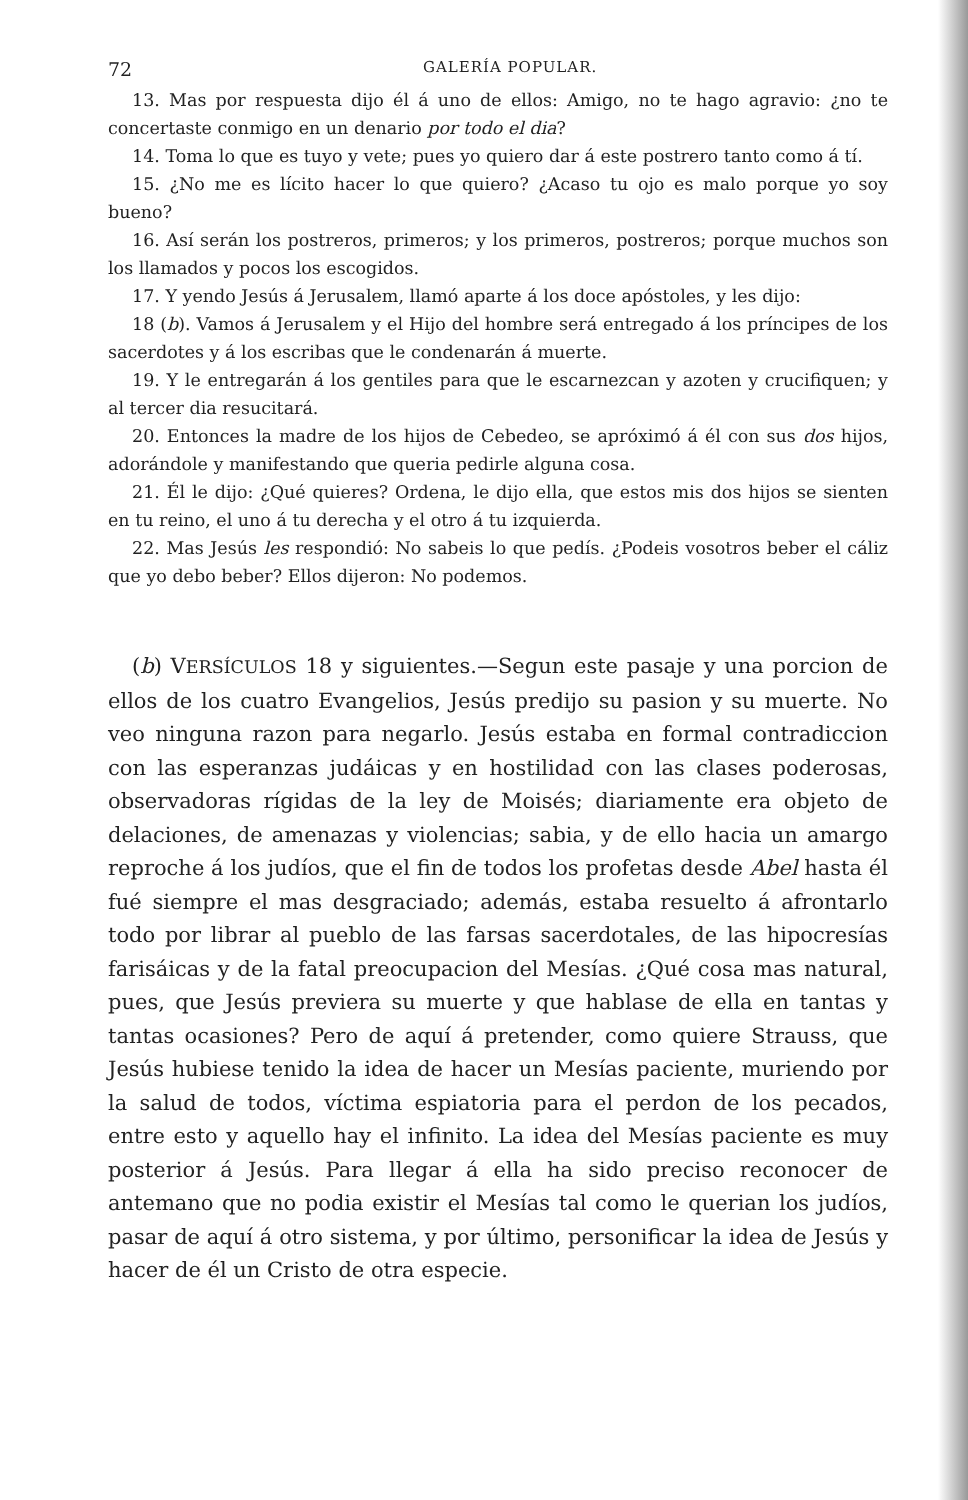72 GALERÍA POPULAR.
13. Mas por respuesta dijo él á uno de ellos: Amigo, no te hago agravio: ¿no te concertaste conmigo en un denario por todo el dia?
14. Toma lo que es tuyo y vete; pues yo quiero dar á este postrero tanto como á tí.
15. ¿No me es lícito hacer lo que quiero? ¿Acaso tu ojo es malo porque yo soy bueno?
16. Así serán los postreros, primeros; y los primeros, postreros; porque muchos son los llamados y pocos los escogidos.
17. Y yendo Jesús á Jerusalem, llamó aparte á los doce apóstoles, y les dijo:
18 (b). Vamos á Jerusalem y el Hijo del hombre será entregado á los príncipes de los sacerdotes y á los escribas que le condenarán á muerte.
19. Y le entregarán á los gentiles para que le escarnezcan y azoten y crucifiquen; y al tercer dia resucitará.
20. Entonces la madre de los hijos de Cebedeo, se apróximó á él con sus dos hijos, adorándole y manifestando que queria pedirle alguna cosa.
21. Él le dijo: ¿Qué quieres? Ordena, le dijo ella, que estos mis dos hijos se sienten en tu reino, el uno á tu derecha y el otro á tu izquierda.
22. Mas Jesús les respondió: No sabeis lo que pedís. ¿Podeis vosotros beber el cáliz que yo debo beber? Ellos dijeron: No podemos.
(b) VERSÍCULOS 18 y siguientes.—Segun este pasaje y una porcion de ellos de los cuatro Evangelios, Jesús predijo su pasion y su muerte. No veo ninguna razon para negarlo. Jesús estaba en formal contradiccion con las esperanzas judáicas y en hostilidad con las clases poderosas, observadoras rígidas de la ley de Moisés; diariamente era objeto de delaciones, de amenazas y violencias; sabia, y de ello hacia un amargo reproche á los judíos, que el fin de todos los profetas desde Abel hasta él fué siempre el mas desgraciado; además, estaba resuelto á afrontarlo todo por librar al pueblo de las farsas sacerdotales, de las hipocresías farisáicas y de la fatal preocupacion del Mesías. ¿Qué cosa mas natural, pues, que Jesús previera su muerte y que hablase de ella en tantas y tantas ocasiones? Pero de aquí á pretender, como quiere Strauss, que Jesús hubiese tenido la idea de hacer un Mesías paciente, muriendo por la salud de todos, víctima espiatoria para el perdon de los pecados, entre esto y aquello hay el infinito. La idea del Mesías paciente es muy posterior á Jesús. Para llegar á ella ha sido preciso reconocer de antemano que no podia existir el Mesías tal como le querian los judíos, pasar de aquí á otro sistema, y por último, personificar la idea de Jesús y hacer de él un Cristo de otra especie.